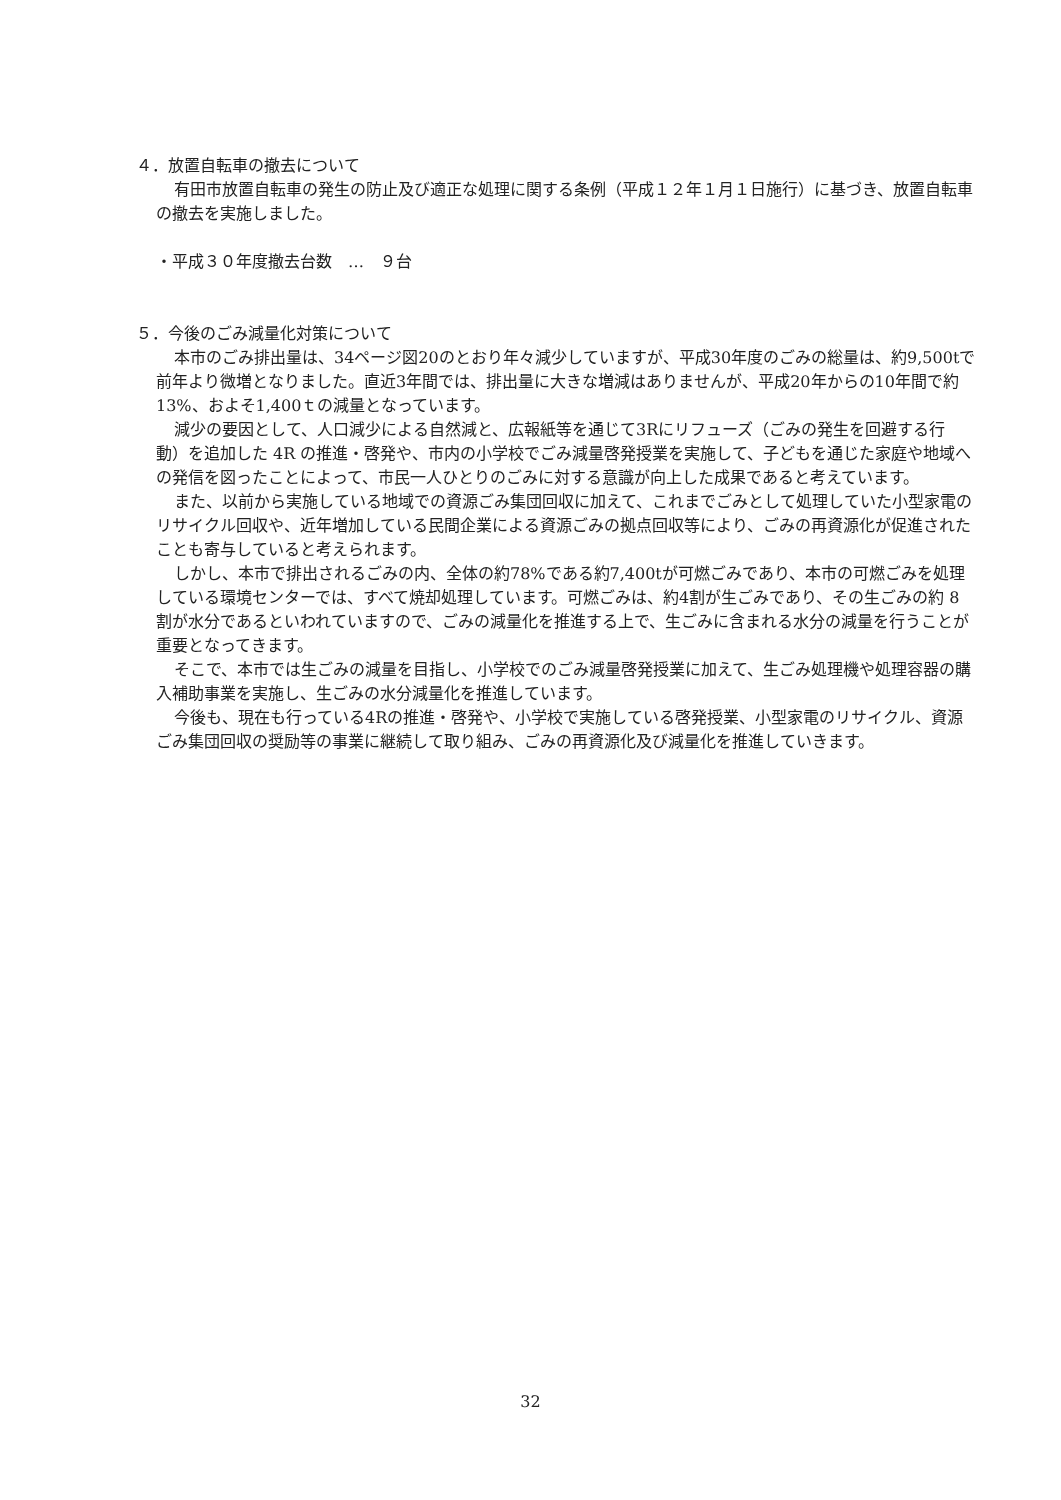４．放置自転車の撤去について
有田市放置自転車の発生の防止及び適正な処理に関する条例（平成１２年１月１日施行）に基づき、放置自転車の撤去を実施しました。
・平成３０年度撤去台数　…　９台
５．今後のごみ減量化対策について
本市のごみ排出量は、34ページ図20のとおり年々減少していますが、平成30年度のごみの総量は、約9,500tで前年より微増となりました。直近3年間では、排出量に大きな増減はありませんが、平成20年からの10年間で約13%、およそ1,400ｔの減量となっています。
減少の要因として、人口減少による自然減と、広報紙等を通じて3Rにリフューズ（ごみの発生を回避する行動）を追加した 4R の推進・啓発や、市内の小学校でごみ減量啓発授業を実施して、子どもを通じた家庭や地域への発信を図ったことによって、市民一人ひとりのごみに対する意識が向上した成果であると考えています。
また、以前から実施している地域での資源ごみ集団回収に加えて、これまでごみとして処理していた小型家電のリサイクル回収や、近年増加している民間企業による資源ごみの拠点回収等により、ごみの再資源化が促進されたことも寄与していると考えられます。
しかし、本市で排出されるごみの内、全体の約78%である約7,400tが可燃ごみであり、本市の可燃ごみを処理している環境センターでは、すべて焼却処理しています。可燃ごみは、約4割が生ごみであり、その生ごみの約 8 割が水分であるといわれていますので、ごみの減量化を推進する上で、生ごみに含まれる水分の減量を行うことが重要となってきます。
そこで、本市では生ごみの減量を目指し、小学校でのごみ減量啓発授業に加えて、生ごみ処理機や処理容器の購入補助事業を実施し、生ごみの水分減量化を推進しています。
今後も、現在も行っている4Rの推進・啓発や、小学校で実施している啓発授業、小型家電のリサイクル、資源ごみ集団回収の奨励等の事業に継続して取り組み、ごみの再資源化及び減量化を推進していきます。
32